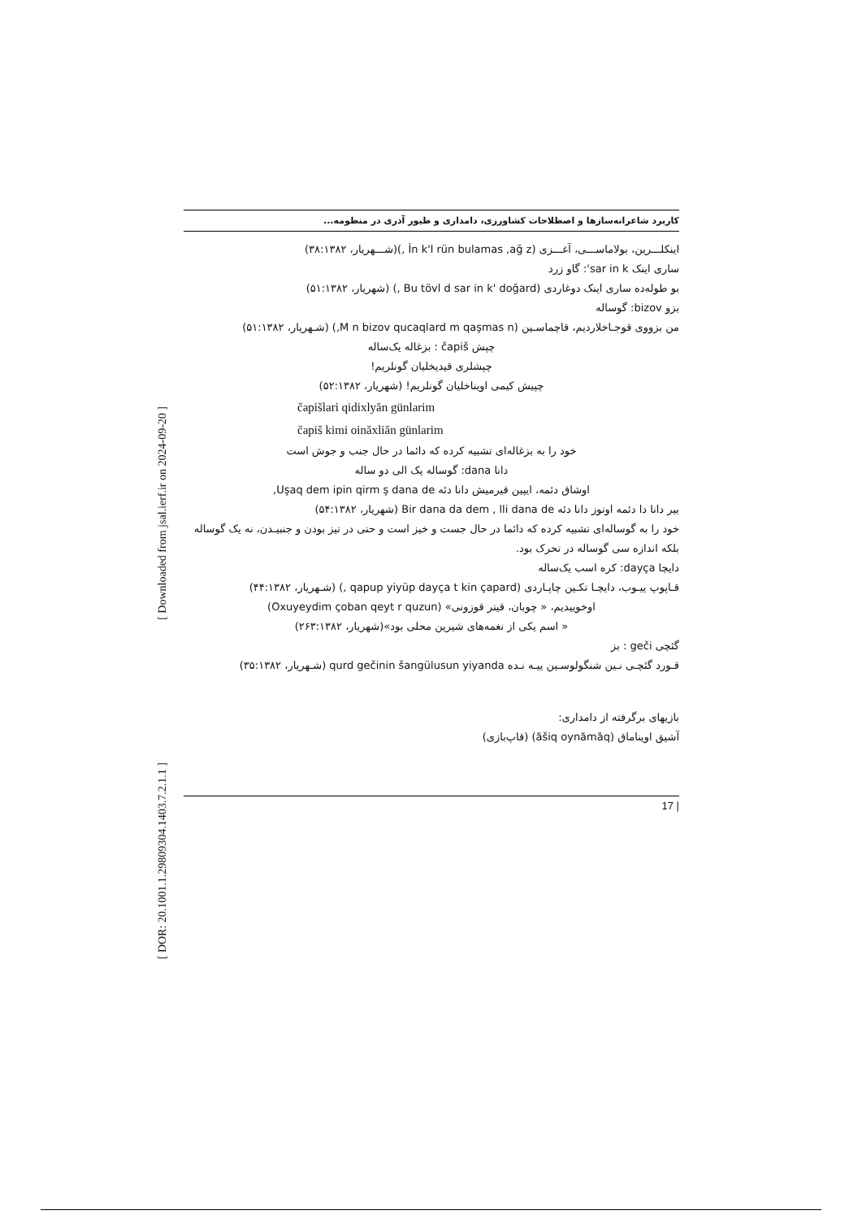[ Downloaded from jsal.ierf.ir on 2024-09-20 ]
[ DOR: 20.1001.1.29809304.1403.7.2.1.1 ]
کاربرد شاعرانه‌سازها و اصطلاحات کشاورزی، دامداری و طیور آذری در منظومه...
اینکلـــرین، بولاماســـی، آغـــزی (İn k'l rün bulamas ,ağ z ,)(شـــهریار، ۳۸:۱۳۸۲)
ساری اینک sar in k': گاو زرد
بو طوله‌ده ساری اینک دوغاردی (Bu tövl d sar in k' doğard ,) (شهریار، ۵۱:۱۳۸۲)
بزو bizov: گوساله
من بزووی قوجـاخلاردیم، قاچماسـین (M n bizov qucaqlard m qaşmas n,) (شـهریار، ۵۱:۱۳۸۲)
چپش čapiš : بزغاله یک‌ساله
چپشلری قیدیخلیان گونلریم!
چپیش کیمی اویناخلیان گونلریم! (شهریار، ۵۲:۱۳۸۲)
čapišlari qidixlyăn günlarim
čapiš kimi oinăxliăn günlarim
خود را به بزغاله‌ای تشبیه کرده که دائما در حال جنب و جوش است
دانا dana: گوساله یک الی دو ساله
اوشاق دئمه، ایپین قیرمیش دانا دئه Uşaq dem ipin qirm ş dana de,
بیر دانا دا دئمه اوتوز دانا دئه Bir dana da dem , lli dana de (شهریار، ۵۴:۱۳۸۲)
خود را به گوساله‌ای تشبیه کرده که دائما در حال جست و خیز است و حتی در تیز بودن و جنبیـدن، نه یک گوساله بلکه اندازه سی گوساله در تحرک بود.
دایچا dayça: کره اسب یک‌ساله
قـاپوپ ییـوب، دایچـا تکـین چاپـاردی (qapup yiyüp dayça t kin çapard ,) (شـهریار، ۴۴:۱۳۸۲)
اوخوییدیم، « چوبان، قیتر قوزونی» (Oxuyeydim çoban qeyt r quzun)
« اسم یکی از نغمه‌های شیرین محلی بود»(شهریار، ۲۶۳:۱۳۸۲)
گئچی geči : بز
قـورد گئچـی نـین شنگولوسـین ییـه نـده qurd gečinin šangülusun yiyanda (شـهریار، ۳۵:۱۳۸۲)
بازیهای برگرفته از دامداری:
آشیق اویناماق (ăšiq oynămăq) (قاپ‌بازی)
| 17